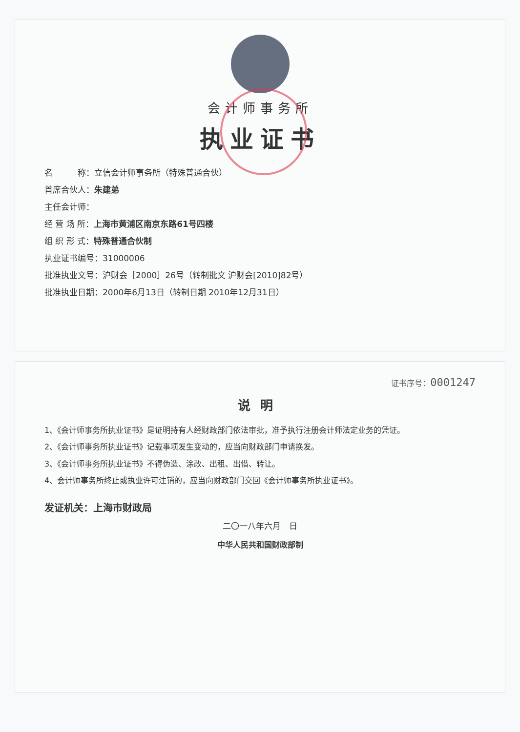会计师事务所
执业证书
名　　　称：立信会计师事务所（特殊普通合伙）
首席合伙人：朱建弟
主任会计师：
经 营 场 所：上海市黄浦区南京东路61号四楼
组 织 形 式：特殊普通合伙制
执业证书编号：31000006
批准执业文号：沪财会［2000］26号（转制批文 沪财会[2010]82号）
批准执业日期：2000年6月13日（转制日期 2010年12月31日）
证书序号：0001247
说明
1、《会计师事务所执业证书》是证明持有人经财政部门依法审批，准予执行注册会计师法定业务的凭证。
2、《会计师事务所执业证书》记载事项发生变动的，应当向财政部门申请换发。
3、《会计师事务所执业证书》不得伪造、涂改、出租、出借、转让。
4、会计师事务所终止或执业许可注销的，应当向财政部门交回《会计师事务所执业证书》。
发证机关：上海市财政局
二〇一八年六月　日
中华人民共和国财政部制